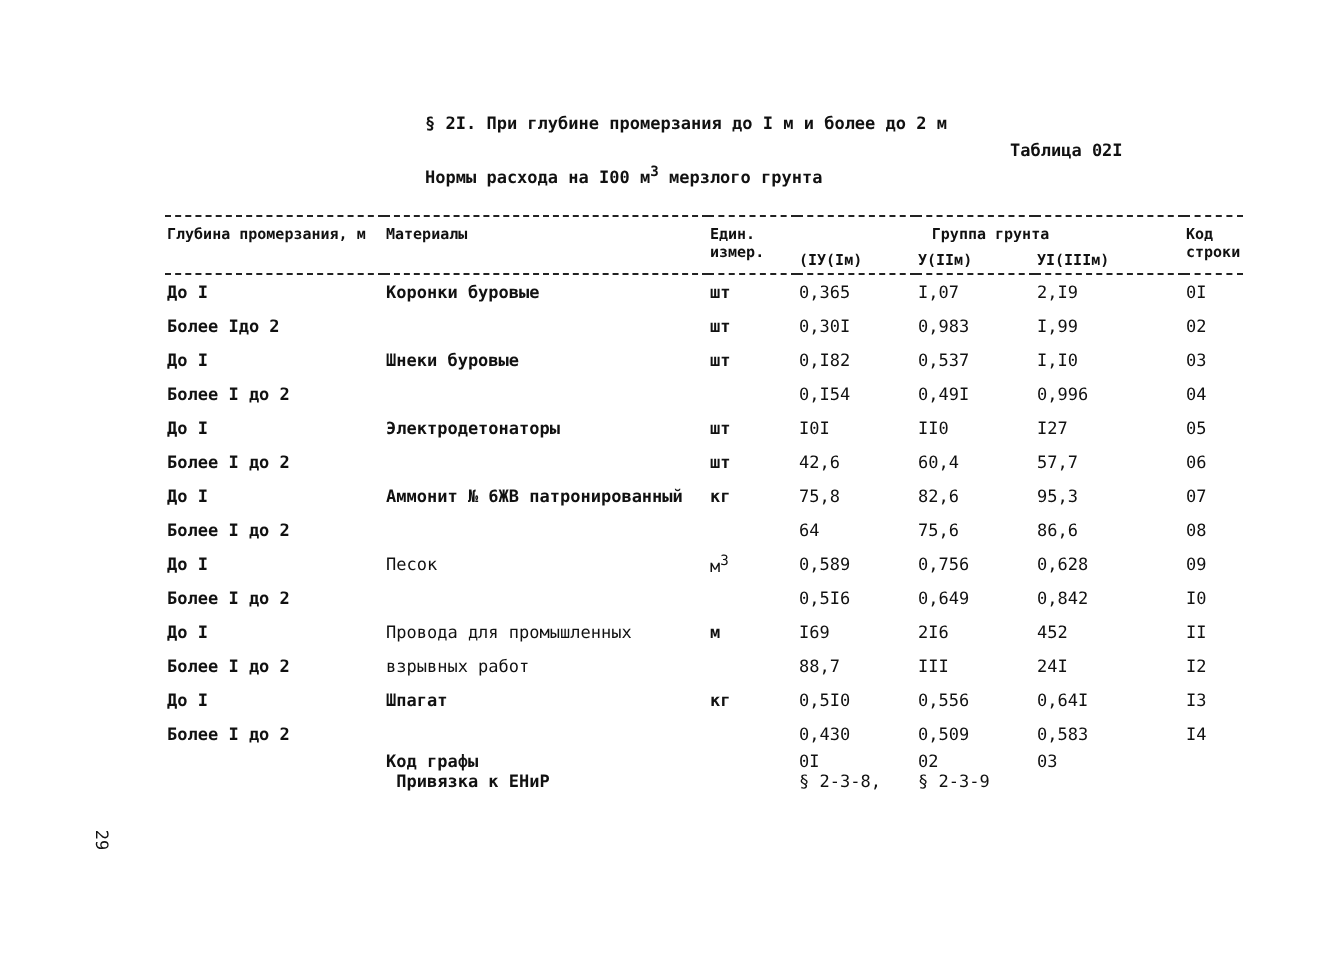§ 2I. При глубине промерзания до I м и более до 2 м
Таблица 02I
Нормы расхода на I00 м<sup>3</sup> мерзлого грунта
| Глубина промерзания, м | Материалы | Един. измер. | Группа грунта | | | Код строки |
| --- | --- | --- | --- | --- | --- | --- |
| | | | (IУ(Iм) | У(IIм) | УI(IIIм) | |
| До I | Коронки буровые | шт | 0,365 | I,07 | 2,I9 | 0I |
| Более Iдо 2 | | шт | 0,30I | 0,983 | I,99 | 02 |
| До I | Шнеки буровые | шт | 0,I82 | 0,537 | I,I0 | 03 |
| Более I до 2 | | | 0,I54 | 0,49I | 0,996 | 04 |
| До I | Электродетонаторы | шт | I0I | II0 | I27 | 05 |
| Более I до 2 | | шт | 42,6 | 60,4 | 57,7 | 06 |
| До I | Аммонит № 6ЖВ патронированный | кг | 75,8 | 82,6 | 95,3 | 07 |
| Более I до 2 | | | 64 | 75,6 | 86,6 | 08 |
| До I | Песок | м<sup>3</sup> | 0,589 | 0,756 | 0,628 | 09 |
| Более I до 2 | | | 0,5I6 | 0,649 | 0,842 | I0 |
| До I | Провода для промышленных | м | I69 | 2I6 | 452 | II |
| Более I до 2 | взрывных работ | | 88,7 | III | 24I | I2 |
| До I | Шпагат | кг | 0,5I0 | 0,556 | 0,64I | I3 |
| Более I до 2 | | | 0,430 | 0,509 | 0,583 | I4 |
| | Код графы Привязка к ЕНиР | | 0I § 2-3-8, | 02 § 2-3-9 | 03 | |
29